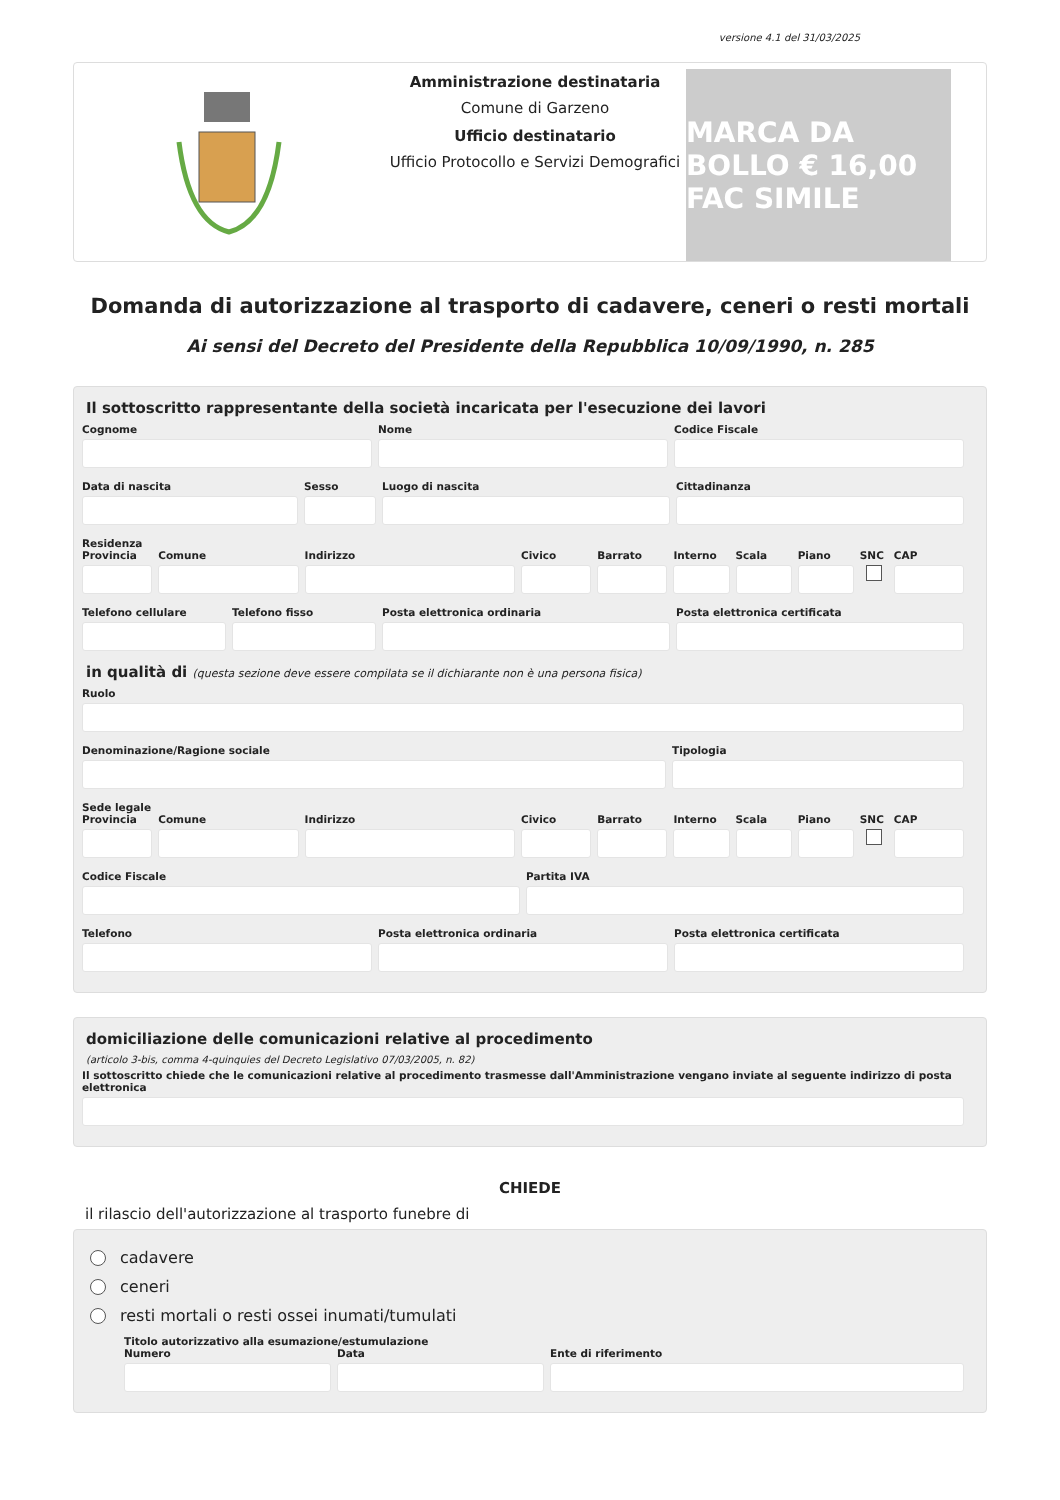versione 4.1 del 31/03/2025
Amministrazione destinataria
Comune di Garzeno
Ufficio destinatario
Ufficio Protocollo e Servizi Demografici
MARCA DA BOLLO € 16,00 FAC SIMILE
Domanda di autorizzazione al trasporto di cadavere, ceneri o resti mortali
Ai sensi del Decreto del Presidente della Repubblica 10/09/1990, n. 285
Il sottoscritto rappresentante della società incaricata per l'esecuzione dei lavori
Cognome Nome Codice Fiscale
Data di nascita Sesso Luogo di nascita Cittadinanza
Residenza
Provincia Comune Indirizzo Civico Barrato Interno Scala Piano SNC CAP
Telefono cellulare Telefono fisso Posta elettronica ordinaria Posta elettronica certificata
in qualità di (questa sezione deve essere compilata se il dichiarante non è una persona fisica)
Ruolo
Denominazione/Ragione sociale Tipologia
Sede legale
Provincia Comune Indirizzo Civico Barrato Interno Scala Piano SNC CAP
Codice Fiscale Partita IVA
Telefono Posta elettronica ordinaria Posta elettronica certificata
domiciliazione delle comunicazioni relative al procedimento
(articolo 3-bis, comma 4-quinquies del Decreto Legislativo 07/03/2005, n. 82)
Il sottoscritto chiede che le comunicazioni relative al procedimento trasmesse dall'Amministrazione vengano inviate al seguente indirizzo di posta elettronica
CHIEDE
il rilascio dell'autorizzazione al trasporto funebre di
cadavere
ceneri
resti mortali o resti ossei inumati/tumulati
Titolo autorizzativo alla esumazione/estumulazione
Numero Data Ente di riferimento